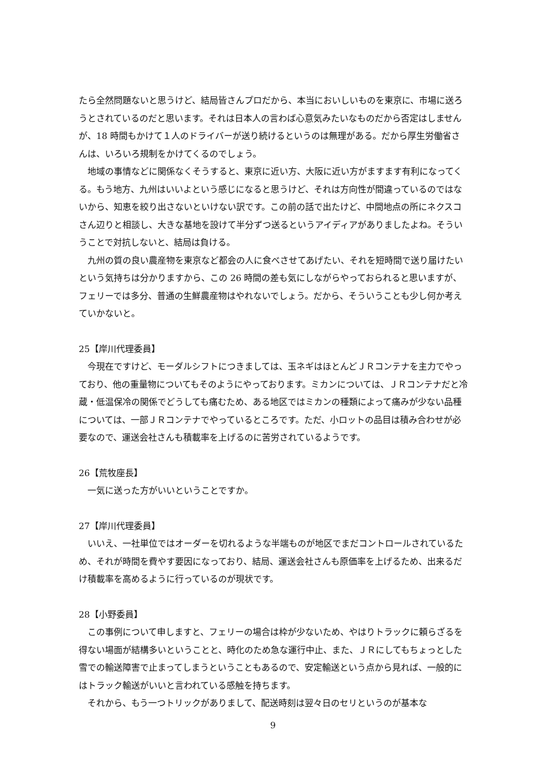たら全然問題ないと思うけど、結局皆さんプロだから、本当においしいものを東京に、市場に送ろうとされているのだと思います。それは日本人の言わば心意気みたいなものだから否定はしませんが、18 時間もかけて１人のドライバーが送り続けるというのは無理がある。だから厚生労働省さんは、いろいろ規制をかけてくるのでしょう。
地域の事情などに関係なくそうすると、東京に近い方、大阪に近い方がますます有利になってくる。もう地方、九州はいいよという感じになると思うけど、それは方向性が間違っているのではないから、知恵を絞り出さないといけない訳です。この前の話で出たけど、中間地点の所にネクスコさん辺りと相談し、大きな基地を設けて半分ずつ送るというアイディアがありましたよね。そういうことで対抗しないと、結局は負ける。
九州の質の良い農産物を東京など都会の人に食べさせてあげたい、それを短時間で送り届けたいという気持ちは分かりますから、この 26 時間の差も気にしながらやっておられると思いますが、フェリーでは多分、普通の生鮮農産物はやれないでしょう。だから、そういうことも少し何か考えていかないと。
25【岸川代理委員】
今現在ですけど、モーダルシフトにつきましては、玉ネギはほとんどＪＲコンテナを主力でやっており、他の重量物についてもそのようにやっております。ミカンについては、ＪＲコンテナだと冷蔵・低温保冷の関係でどうしても痛むため、ある地区ではミカンの種類によって痛みが少ない品種については、一部ＪＲコンテナでやっているところです。ただ、小ロットの品目は積み合わせが必要なので、運送会社さんも積載率を上げるのに苦労されているようです。
26【荒牧座長】
一気に送った方がいいということですか。
27【岸川代理委員】
いいえ、一社単位ではオーダーを切れるような半端ものが地区でまだコントロールされているため、それが時間を費やす要因になっており、結局、運送会社さんも原価率を上げるため、出来るだけ積載率を高めるように行っているのが現状です。
28【小野委員】
この事例について申しますと、フェリーの場合は枠が少ないため、やはりトラックに頼らざるを得ない場面が結構多いということと、時化のため急な運行中止、また、ＪＲにしてもちょっとした雪での輸送障害で止まってしまうということもあるので、安定輸送という点から見れば、一般的にはトラック輸送がいいと言われている感触を持ちます。
それから、もう一つトリックがありまして、配送時刻は翌々日のセリというのが基本な
9